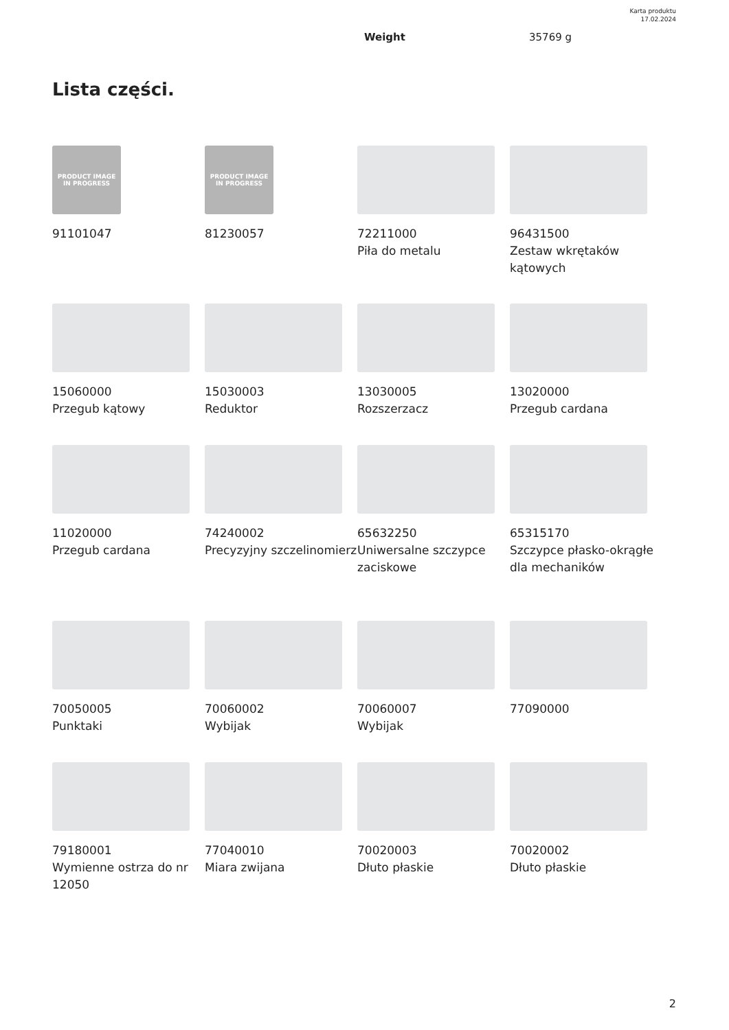Karta produktu
17.02.2024
Weight 35769 g
Lista części.
PRODUCT IMAGE
IN PROGRESS
91101047
PRODUCT IMAGE
IN PROGRESS
81230057
72211000
Piła do metalu
96431500
Zestaw wkrętaków kątowych
15060000
Przegub kątowy
15030003
Reduktor
13030005
Rozszerzacz
13020000
Przegub cardana
11020000
Przegub cardana
74240002
Precyzyjny szczelinomierz
65632250
Uniwersalne szczypce zaciskowe
65315170
Szczypce płasko-okrągłe dla mechaników
70050005
Punktaki
70060002
Wybijak
70060007
Wybijak
77090000
79180001
Wymienne ostrza do nr 12050
77040010
Miara zwijana
70020003
Dłuto płaskie
70020002
Dłuto płaskie
2